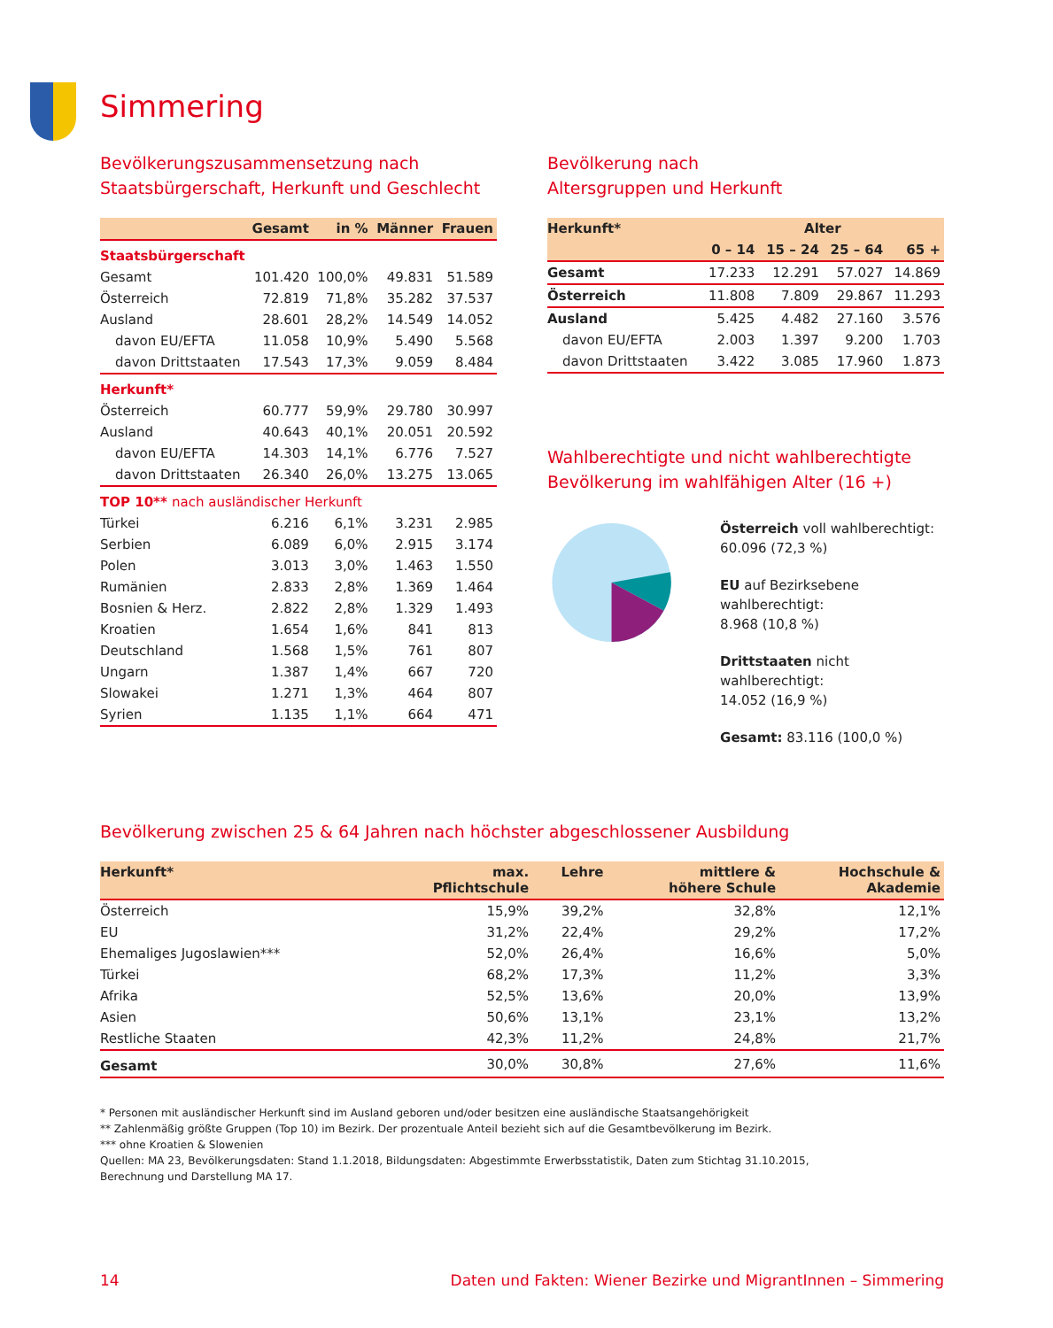Simmering
Bevölkerungszusammensetzung nach
Staatsbürgerschaft, Herkunft und Geschlecht
| | Gesamt | in % | Männer | Frauen |
| --- | --- | --- | --- | --- |
| Staatsbürgerschaft | | | | |
| Gesamt | 101.420 | 100,0% | 49.831 | 51.589 |
| Österreich | 72.819 | 71,8% | 35.282 | 37.537 |
| Ausland | 28.601 | 28,2% | 14.549 | 14.052 |
| davon EU/EFTA | 11.058 | 10,9% | 5.490 | 5.568 |
| davon Drittstaaten | 17.543 | 17,3% | 9.059 | 8.484 |
| Herkunft* | | | | |
| Österreich | 60.777 | 59,9% | 29.780 | 30.997 |
| Ausland | 40.643 | 40,1% | 20.051 | 20.592 |
| davon EU/EFTA | 14.303 | 14,1% | 6.776 | 7.527 |
| davon Drittstaaten | 26.340 | 26,0% | 13.275 | 13.065 |
| TOP 10** nach ausländischer Herkunft | | | | |
| Türkei | 6.216 | 6,1% | 3.231 | 2.985 |
| Serbien | 6.089 | 6,0% | 2.915 | 3.174 |
| Polen | 3.013 | 3,0% | 1.463 | 1.550 |
| Rumänien | 2.833 | 2,8% | 1.369 | 1.464 |
| Bosnien & Herz. | 2.822 | 2,8% | 1.329 | 1.493 |
| Kroatien | 1.654 | 1,6% | 841 | 813 |
| Deutschland | 1.568 | 1,5% | 761 | 807 |
| Ungarn | 1.387 | 1,4% | 667 | 720 |
| Slowakei | 1.271 | 1,3% | 464 | 807 |
| Syrien | 1.135 | 1,1% | 664 | 471 |
Bevölkerung nach
Altersgruppen und Herkunft
| Herkunft* | Alter | | | |
| --- | --- | --- | --- | --- |
| | 0 – 14 | 15 – 24 | 25 – 64 | 65 + |
| Gesamt | 17.233 | 12.291 | 57.027 | 14.869 |
| Österreich | 11.808 | 7.809 | 29.867 | 11.293 |
| Ausland | 5.425 | 4.482 | 27.160 | 3.576 |
| davon EU/EFTA | 2.003 | 1.397 | 9.200 | 1.703 |
| davon Drittstaaten | 3.422 | 3.085 | 17.960 | 1.873 |
Wahlberechtigte und nicht wahlberechtigte
Bevölkerung im wahlfähigen Alter (16 +)
Österreich voll wahlberechtigt:
60.096 (72,3 %)
EU auf Bezirksebene wahlberechtigt:
8.968 (10,8 %)
Drittstaaten nicht wahlberechtigt:
14.052 (16,9 %)
Gesamt: 83.116 (100,0 %)
Bevölkerung zwischen 25 & 64 Jahren nach höchster abgeschlossener Ausbildung
| Herkunft* | max. Pflichtschule | Lehre | mittlere & höhere Schule | Hochschule & Akademie |
| --- | --- | --- | --- | --- |
| Österreich | 15,9% | 39,2% | 32,8% | 12,1% |
| EU | 31,2% | 22,4% | 29,2% | 17,2% |
| Ehemaliges Jugoslawien*** | 52,0% | 26,4% | 16,6% | 5,0% |
| Türkei | 68,2% | 17,3% | 11,2% | 3,3% |
| Afrika | 52,5% | 13,6% | 20,0% | 13,9% |
| Asien | 50,6% | 13,1% | 23,1% | 13,2% |
| Restliche Staaten | 42,3% | 11,2% | 24,8% | 21,7% |
| Gesamt | 30,0% | 30,8% | 27,6% | 11,6% |
* Personen mit ausländischer Herkunft sind im Ausland geboren und/oder besitzen eine ausländische Staatsangehörigkeit
** Zahlenmäßig größte Gruppen (Top 10) im Bezirk. Der prozentuale Anteil bezieht sich auf die Gesamtbevölkerung im Bezirk.
*** ohne Kroatien & Slowenien
Quellen: MA 23, Bevölkerungsdaten: Stand 1.1.2018, Bildungsdaten: Abgestimmte Erwerbsstatistik, Daten zum Stichtag 31.10.2015,
Berechnung und Darstellung MA 17.
14 Daten und Fakten: Wiener Bezirke und MigrantInnen – Simmering